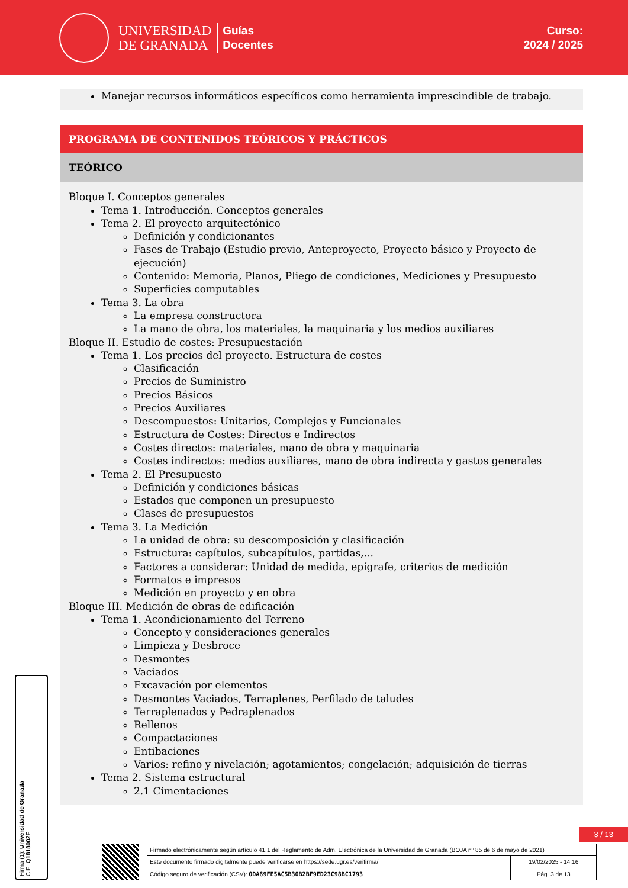UNIVERSIDAD
DE GRANADA
Guías
Docentes
Curso:
2024 / 2025
Manejar recursos informáticos específicos como herramienta imprescindible de trabajo.
PROGRAMA DE CONTENIDOS TEÓRICOS Y PRÁCTICOS
TEÓRICO
Bloque I. Conceptos generales
Tema 1. Introducción. Conceptos generales
Tema 2. El proyecto arquitectónico
Definición y condicionantes
Fases de Trabajo (Estudio previo, Anteproyecto, Proyecto básico y Proyecto de ejecución)
Contenido: Memoria, Planos, Pliego de condiciones, Mediciones y Presupuesto
Superficies computables
Tema 3. La obra
La empresa constructora
La mano de obra, los materiales, la maquinaria y los medios auxiliares
Bloque II. Estudio de costes: Presupuestación
Tema 1. Los precios del proyecto. Estructura de costes
Clasificación
Precios de Suministro
Precios Básicos
Precios Auxiliares
Descompuestos: Unitarios, Complejos y Funcionales
Estructura de Costes: Directos e Indirectos
Costes directos: materiales, mano de obra y maquinaria
Costes indirectos: medios auxiliares, mano de obra indirecta y gastos generales
Tema 2. El Presupuesto
Definición y condiciones básicas
Estados que componen un presupuesto
Clases de presupuestos
Tema 3. La Medición
La unidad de obra: su descomposición y clasificación
Estructura: capítulos, subcapítulos, partidas,...
Factores a considerar: Unidad de medida, epígrafe, criterios de medición
Formatos e impresos
Medición en proyecto y en obra
Bloque III. Medición de obras de edificación
Tema 1. Acondicionamiento del Terreno
Concepto y consideraciones generales
Limpieza y Desbroce
Desmontes
Vaciados
Excavación por elementos
Desmontes Vaciados, Terraplenes, Perfilado de taludes
Terraplenados y Pedraplenados
Rellenos
Compactaciones
Entibaciones
Varios: refino y nivelación; agotamientos; congelación; adquisición de tierras
Tema 2. Sistema estructural
2.1 Cimentaciones
Firma (1): Universidad de Granada
CIF: Q1818002F
3 / 13
| Firmado electrónicamente según artículo 41.1 del Reglamento de Adm. Electrónica de la Universidad de Granada (BOJA nº 85 de 6 de mayo de 2021) | |
| Este documento firmado digitalmente puede verificarse en https://sede.ugr.es/verifirma/ | 19/02/2025 - 14:16 |
| Código seguro de verificación (CSV): 0DA69FE5AC5B30B2BF9ED23C98BC1793 | Pág. 3 de 13 |